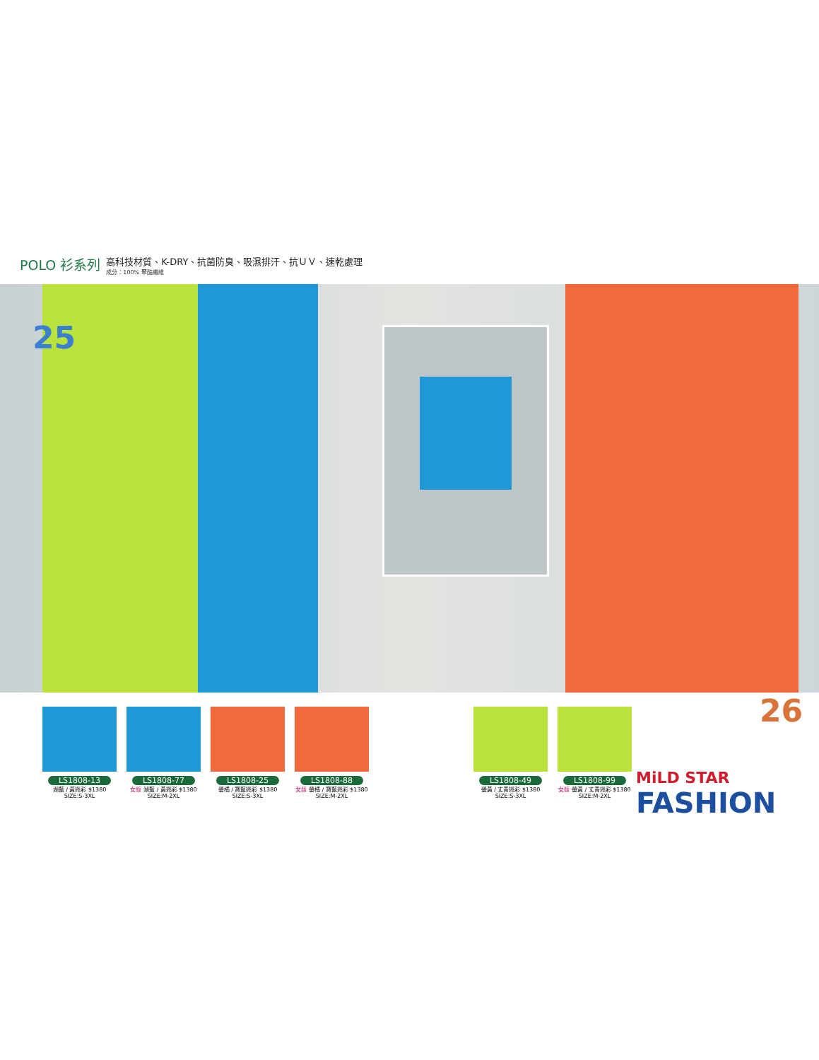POLO 衫系列
高科技材質、K-DRY、抗菌防臭、吸濕排汗、抗ＵＶ、速乾處理
成分：100% 聚酯纖維
25
LS1808-13
湖藍 / 黃迷彩 $1380
SIZE:S-3XL
LS1808-77
女版 湖藍 / 黃迷彩 $1380
SIZE:M-2XL
LS1808-25
螢橘 / 寶藍迷彩 $1380
SIZE:S-3XL
LS1808-88
女版 螢橘 / 寶藍迷彩 $1380
SIZE:M-2XL
LS1808-49
螢黃 / 丈青迷彩 $1380
SIZE:S-3XL
LS1808-99
女版 螢黃 / 丈青迷彩 $1380
SIZE:M-2XL
26
MiLD STAR
FASHION